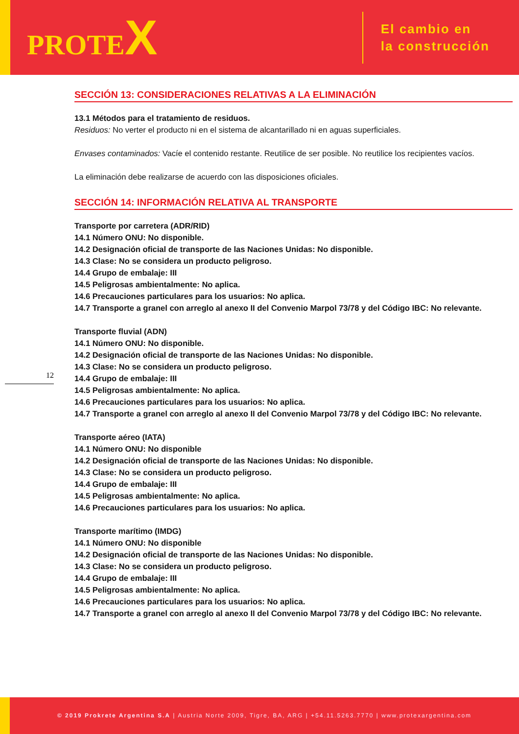PROTEX
El cambio en
la construcción
12
SECCIÓN 13: CONSIDERACIONES RELATIVAS A LA ELIMINACIÓN
13.1 Métodos para el tratamiento de residuos.
Residuos: No verter el producto ni en el sistema de alcantarillado ni en aguas superficiales.
Envases contaminados: Vacíe el contenido restante. Reutilice de ser posible. No reutilice los recipientes vacíos.
La eliminación debe realizarse de acuerdo con las disposiciones oficiales.
SECCIÓN 14: INFORMACIÓN RELATIVA AL TRANSPORTE
Transporte por carretera (ADR/RID)
14.1 Número ONU: No disponible.
14.2 Designación oficial de transporte de las Naciones Unidas: No disponible.
14.3 Clase: No se considera un producto peligroso.
14.4 Grupo de embalaje: III
14.5 Peligrosas ambientalmente: No aplica.
14.6 Precauciones particulares para los usuarios: No aplica.
14.7 Transporte a granel con arreglo al anexo II del Convenio Marpol 73/78 y del Código IBC: No relevante.
Transporte fluvial (ADN)
14.1 Número ONU: No disponible.
14.2 Designación oficial de transporte de las Naciones Unidas: No disponible.
14.3 Clase: No se considera un producto peligroso.
14.4 Grupo de embalaje: III
14.5 Peligrosas ambientalmente: No aplica.
14.6 Precauciones particulares para los usuarios: No aplica.
14.7 Transporte a granel con arreglo al anexo II del Convenio Marpol 73/78 y del Código IBC: No relevante.
Transporte aéreo (IATA)
14.1 Número ONU: No disponible
14.2 Designación oficial de transporte de las Naciones Unidas: No disponible.
14.3 Clase: No se considera un producto peligroso.
14.4 Grupo de embalaje: III
14.5 Peligrosas ambientalmente: No aplica.
14.6 Precauciones particulares para los usuarios: No aplica.
Transporte marítimo (IMDG)
14.1 Número ONU: No disponible
14.2 Designación oficial de transporte de las Naciones Unidas: No disponible.
14.3 Clase: No se considera un producto peligroso.
14.4 Grupo de embalaje: III
14.5 Peligrosas ambientalmente: No aplica.
14.6 Precauciones particulares para los usuarios: No aplica.
14.7 Transporte a granel con arreglo al anexo II del Convenio Marpol 73/78 y del Código IBC: No relevante.
© 2019 Prokrete Argentina S.A | Austria Norte 2009, Tigre, BA, ARG | +54.11.5263.7770 | www.protexargentina.com